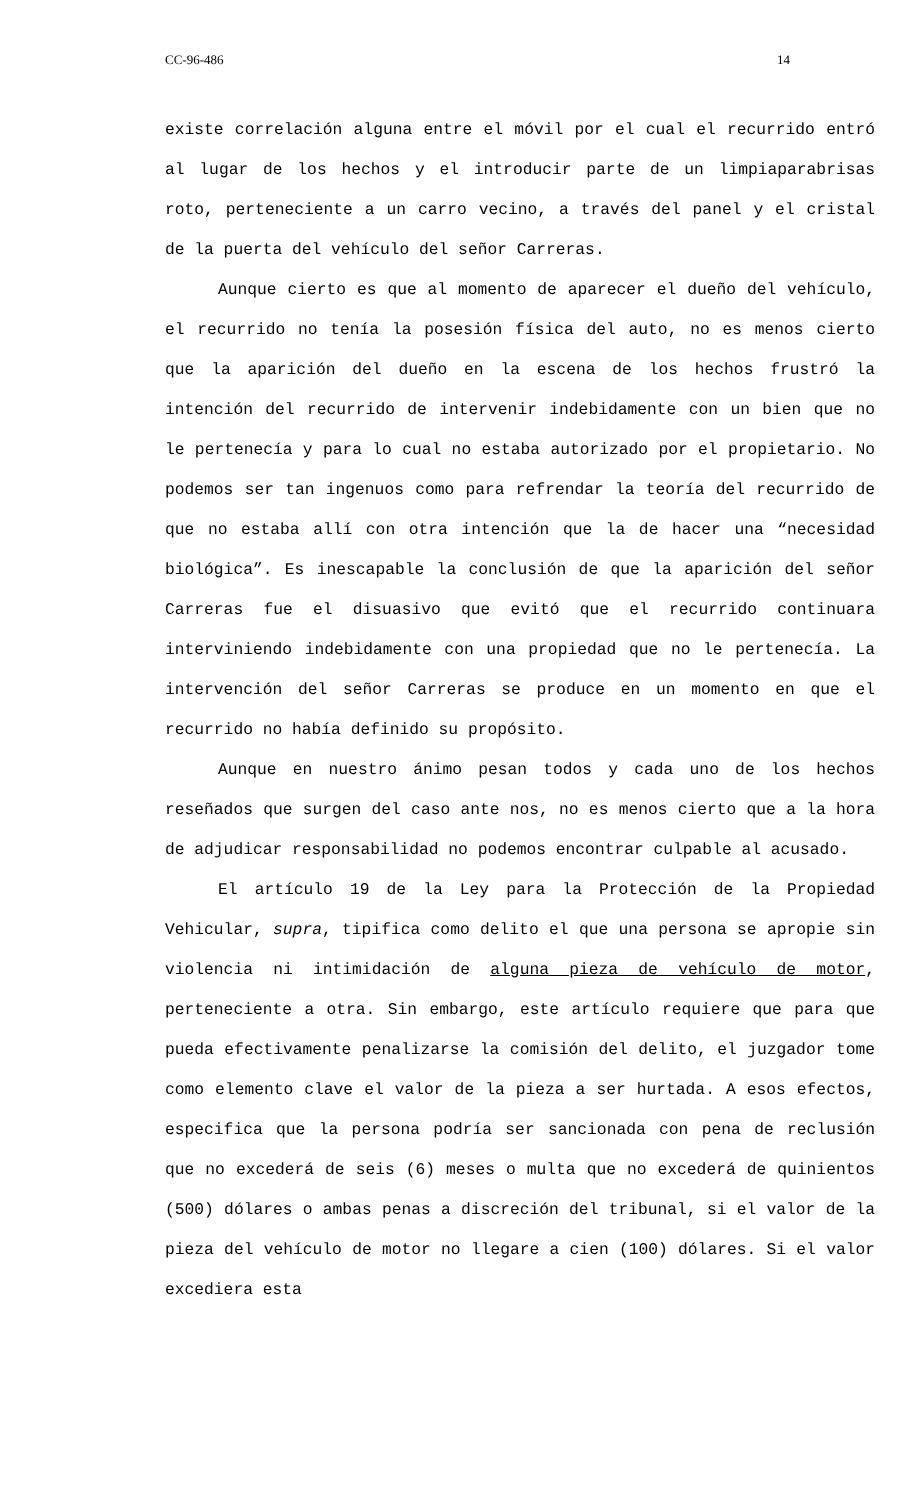CC-96-486 14
existe correlación alguna entre el móvil por el cual el recurrido entró al lugar de los hechos y el introducir parte de un limpiaparabrisas roto, perteneciente a un carro vecino, a través del panel y el cristal de la puerta del vehículo del señor Carreras.
Aunque cierto es que al momento de aparecer el dueño del vehículo, el recurrido no tenía la posesión física del auto, no es menos cierto que la aparición del dueño en la escena de los hechos frustró la intención del recurrido de intervenir indebidamente con un bien que no le pertenecía y para lo cual no estaba autorizado por el propietario. No podemos ser tan ingenuos como para refrendar la teoría del recurrido de que no estaba allí con otra intención que la de hacer una “necesidad biológica”. Es inescapable la conclusión de que la aparición del señor Carreras fue el disuasivo que evitó que el recurrido continuara interviniendo indebidamente con una propiedad que no le pertenecía. La intervención del señor Carreras se produce en un momento en que el recurrido no había definido su propósito.
Aunque en nuestro ánimo pesan todos y cada uno de los hechos reseñados que surgen del caso ante nos, no es menos cierto que a la hora de adjudicar responsabilidad no podemos encontrar culpable al acusado.
El artículo 19 de la Ley para la Protección de la Propiedad Vehicular, supra, tipifica como delito el que una persona se apropie sin violencia ni intimidación de alguna pieza de vehículo de motor, perteneciente a otra. Sin embargo, este artículo requiere que para que pueda efectivamente penalizarse la comisión del delito, el juzgador tome como elemento clave el valor de la pieza a ser hurtada. A esos efectos, especifica que la persona podría ser sancionada con pena de reclusión que no excederá de seis (6) meses o multa que no excederá de quinientos (500) dólares o ambas penas a discreción del tribunal, si el valor de la pieza del vehículo de motor no llegare a cien (100) dólares. Si el valor excediera esta